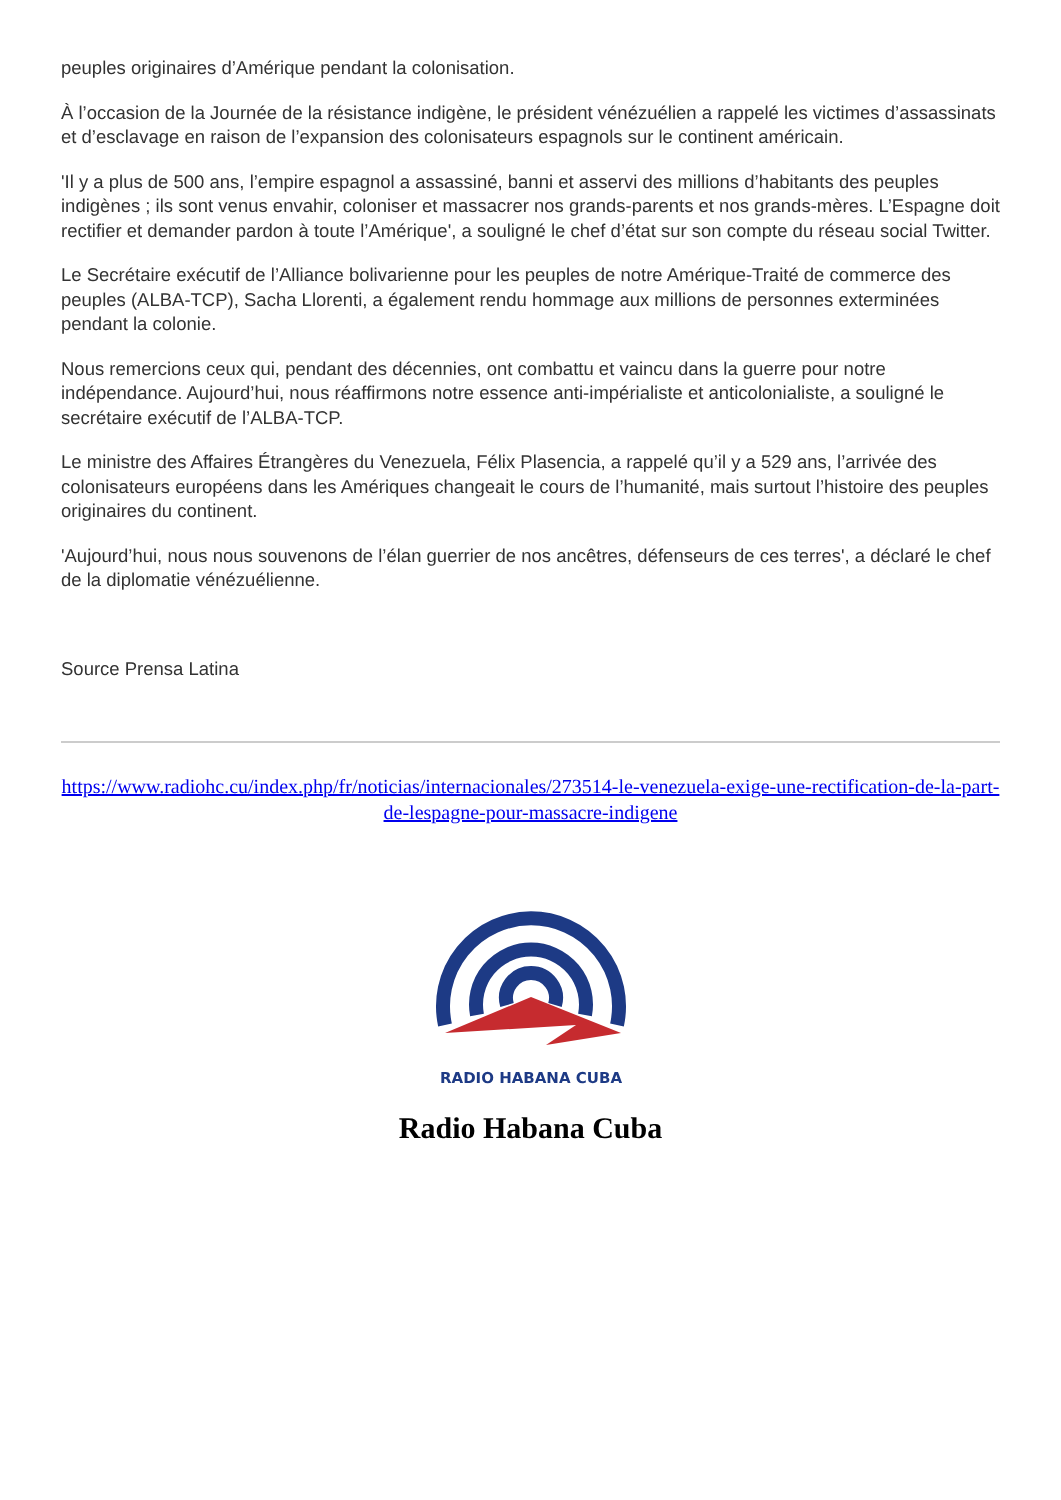peuples originaires d’Amérique pendant la colonisation.
À l’occasion de la Journée de la résistance indigène, le président vénézuélien a rappelé les victimes d’assassinats et d’esclavage en raison de l’expansion des colonisateurs espagnols sur le continent américain.
'Il y a plus de 500 ans, l’empire espagnol a assassiné, banni et asservi des millions d’habitants des peuples indigènes ; ils sont venus envahir, coloniser et massacrer nos grands-parents et nos grands-mères. L’Espagne doit rectifier et demander pardon à toute l’Amérique', a souligné le chef d’état sur son compte du réseau social Twitter.
Le Secrétaire exécutif de l’Alliance bolivarienne pour les peuples de notre Amérique-Traité de commerce des peuples (ALBA-TCP), Sacha Llorenti, a également rendu hommage aux millions de personnes exterminées pendant la colonie.
Nous remercions ceux qui, pendant des décennies, ont combattu et vaincu dans la guerre pour notre indépendance. Aujourd’hui, nous réaffirmons notre essence anti-impérialiste et anticolonialiste, a souligné le secrétaire exécutif de l’ALBA-TCP.
Le ministre des Affaires Étrangères du Venezuela, Félix Plasencia, a rappelé qu’il y a 529 ans, l’arrivée des colonisateurs européens dans les Amériques changeait le cours de l’humanité, mais surtout l’histoire des peuples originaires du continent.
'Aujourd’hui, nous nous souvenons de l’élan guerrier de nos ancêtres, défenseurs de ces terres', a déclaré le chef de la diplomatie vénézuélienne.
Source Prensa Latina
https://www.radiohc.cu/index.php/fr/noticias/internacionales/273514-le-venezuela-exige-une-rectification-de-la-part-de-lespagne-pour-massacre-indigene
RADIO HABANA CUBA
Radio Habana Cuba